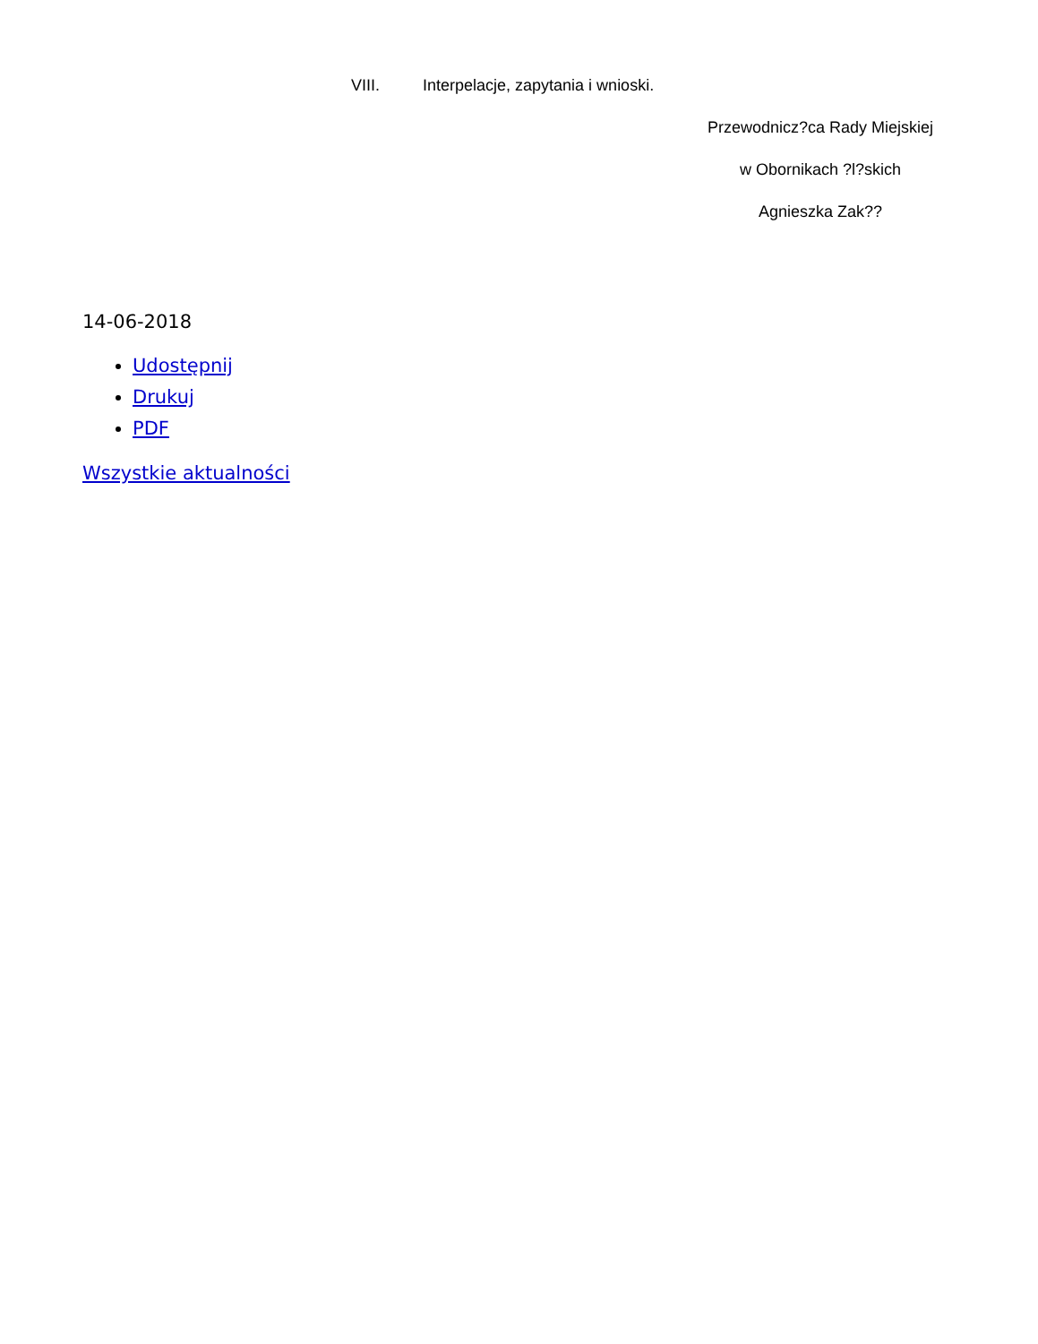VIII. Interpelacje, zapytania i wnioski.
Przewodnicz?ca Rady Miejskiej
w Obornikach ?l?skich
Agnieszka Zak??
14-06-2018
Udostępnij
Drukuj
PDF
Wszystkie aktualności